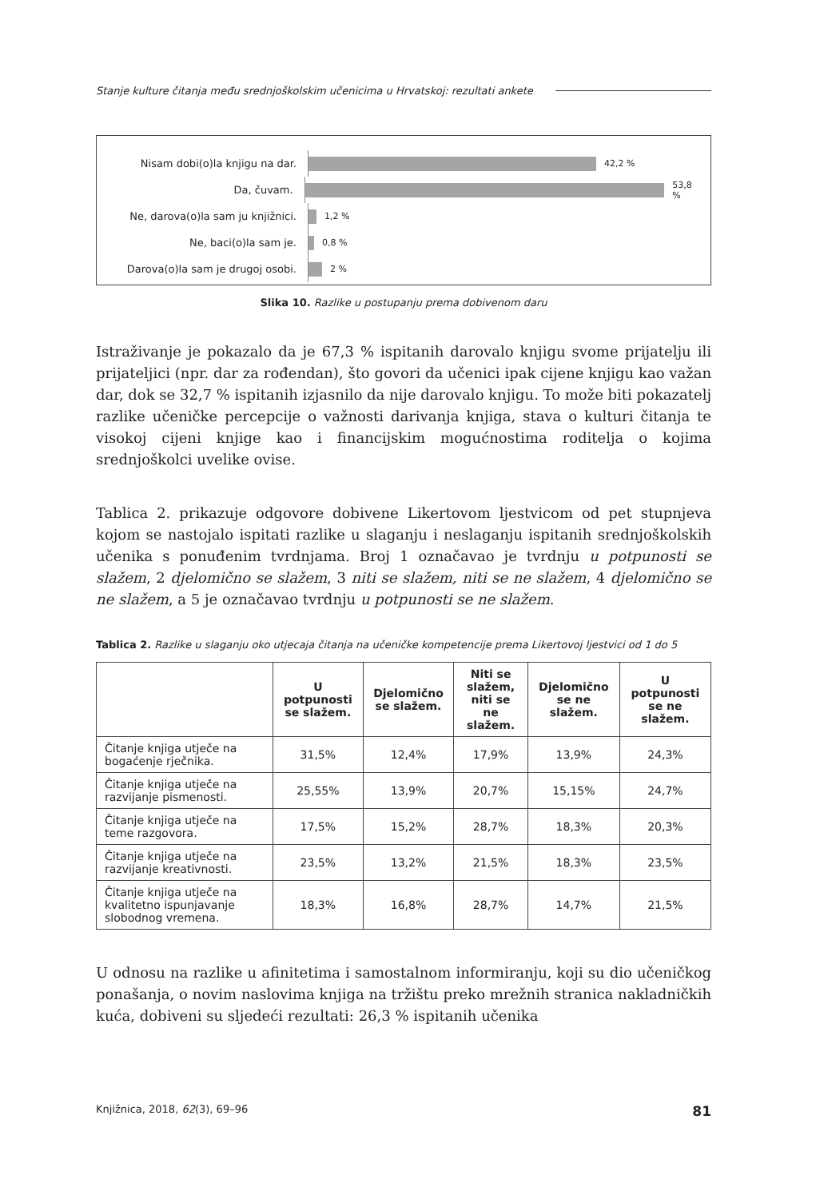Stanje kulture čitanja među srednjoškolskim učenicima u Hrvatskoj: rezultati ankete
Nisam dobi(o)la knjigu na dar.
42,2 %
Da, čuvam.
53,8 %
Ne, darova(o)la sam ju knjižnici.
1,2 %
Ne, baci(o)la sam je.
0,8 %
Darova(o)la sam je drugoj osobi.
2 %
Slika 10. Razlike u postupanju prema dobivenom daru
Istraživanje je pokazalo da je 67,3 % ispitanih darovalo knjigu svome prijatelju ili prijateljici (npr. dar za rođendan), što govori da učenici ipak cijene knjigu kao važan dar, dok se 32,7 % ispitanih izjasnilo da nije darovalo knjigu. To može biti pokazatelj razlike učeničke percepcije o važnosti darivanja knjiga, stava o kulturi čitanja te visokoj cijeni knjige kao i financijskim mogućnostima roditelja o kojima srednjoškolci uvelike ovise.
Tablica 2. prikazuje odgovore dobivene Likertovom ljestvicom od pet stupnjeva kojom se nastojalo ispitati razlike u slaganju i neslaganju ispitanih srednjoškolskih učenika s ponuđenim tvrdnjama. Broj 1 označavao je tvrdnju u potpunosti se slažem, 2 djelomično se slažem, 3 niti se slažem, niti se ne slažem, 4 djelomično se ne slažem, a 5 je označavao tvrdnju u potpunosti se ne slažem.
Tablica 2. Razlike u slaganju oko utjecaja čitanja na učeničke kompetencije prema Likertovoj ljestvici od 1 do 5
| | U potpunosti se slažem. | Djelomično se slažem. | Niti se slažem, niti se ne slažem. | Djelomično se ne slažem. | U potpunosti se ne slažem. |
| --- | --- | --- | --- | --- | --- |
| Čitanje knjiga utječe na bogaćenje rječnika. | 31,5% | 12,4% | 17,9% | 13,9% | 24,3% |
| Čitanje knjiga utječe na razvijanje pismenosti. | 25,55% | 13,9% | 20,7% | 15,15% | 24,7% |
| Čitanje knjiga utječe na teme razgovora. | 17,5% | 15,2% | 28,7% | 18,3% | 20,3% |
| Čitanje knjiga utječe na razvijanje kreativnosti. | 23,5% | 13,2% | 21,5% | 18,3% | 23,5% |
| Čitanje knjiga utječe na kvalitetno ispunjavanje slobodnog vremena. | 18,3% | 16,8% | 28,7% | 14,7% | 21,5% |
U odnosu na razlike u afinitetima i samostalnom informiranju, koji su dio učeničkog ponašanja, o novim naslovima knjiga na tržištu preko mrežnih stranica nakladničkih kuća, dobiveni su sljedeći rezultati: 26,3 % ispitanih učenika
Knjižnica, 2018, 62(3), 69–96 81